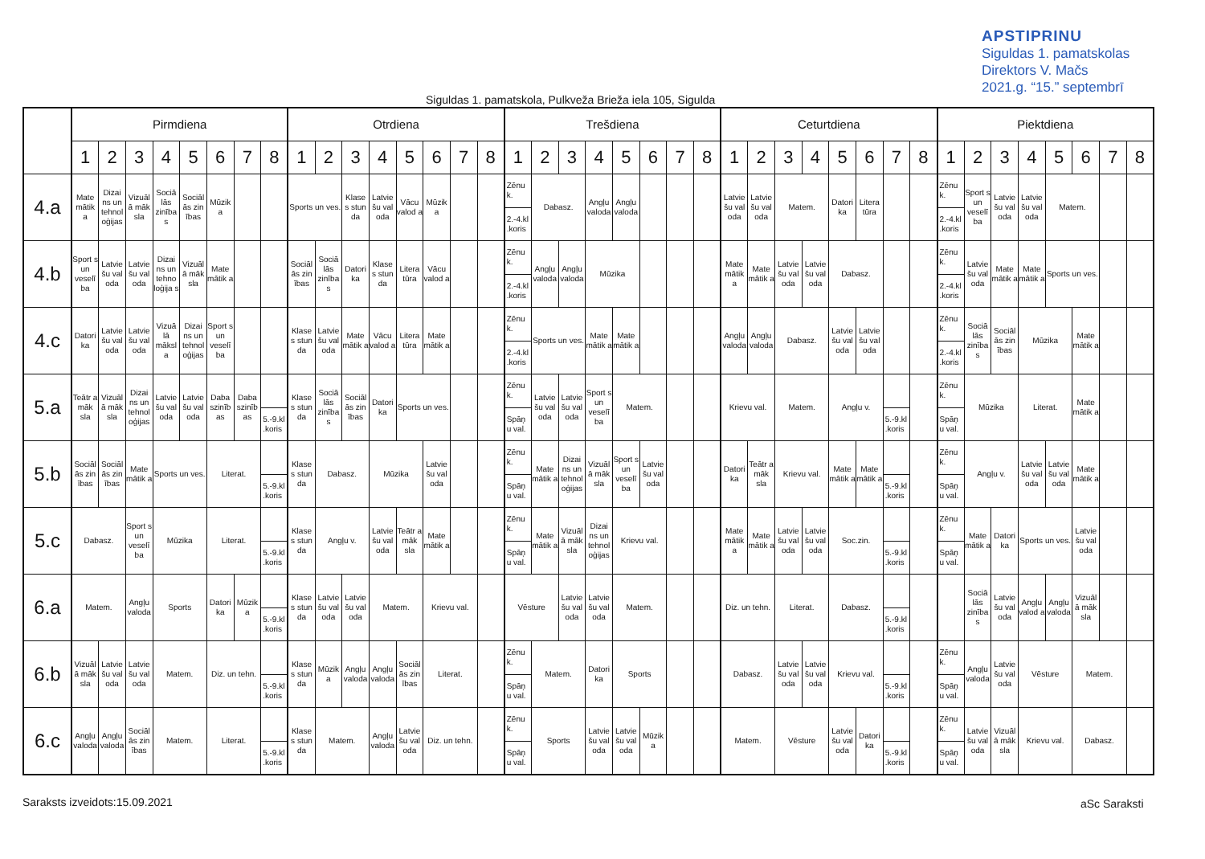APSTIPRINU
Siguldas 1. pamatskolas
Direktors V. Mačs
2021.g. “15.” septembrī
Siguldas 1. pamatskola, Pulkveža Brieža iela 105, Sigulda
| | Pirmdiena | | | | | | | | Otrdiena | | | | | | | | Trešdiena | | | | | | | | Ceturtdiena | | | | | | | | Piektdiena | | | | | | | |
| --- | --- | --- | --- | --- | --- | --- | --- | --- | --- | --- | --- | --- | --- | --- | --- | --- | --- | --- | --- | --- | --- | --- | --- | --- | --- | --- | --- | --- | --- | --- | --- | --- | --- | --- | --- | --- | --- | --- | --- | --- |
| | 1 | 2 | 3 | 4 | 5 | 6 | 7 | 8 | 1 | 2 | 3 | 4 | 5 | 6 | 7 | 8 | 1 | 2 | 3 | 4 | 5 | 6 | 7 | 8 | 1 | 2 | 3 | 4 | 5 | 6 | 7 | 8 | 1 | 2 | 3 | 4 | 5 | 6 | 7 | 8 |
| 4.a | Mate mātik a | Dizai ns un tehnol oģijas | Vizuāl ā māk sla | Sociā lās zinība s | Sociāl ās zin ības | Mūzik a | | | Sports un ves. | | Klase s stun da | Latvie šu val oda | Vācu valod a | Mūzik a | | | Zēnu k. 2.-4.kl .koris | Dabasz. | | Angļu valoda | Angļu valoda | | | | Latvie šu val oda | Latvie šu val oda | Matem. | | Datori ka | Litera tūra | | | Zēnu k. 2.-4.kl .koris | Sport s un veselī ba | Latvie šu val oda | Latvie šu val oda | Matem. | | | |
| 4.b | Sport s un veselī ba | Latvie šu val oda | Latvie šu val oda | Dizai ns un tehno loģija s | Vizuāl ā māk sla | Mate mātik a | | | Sociāl ās zin ības | Sociā lās zinība s | Datori ka | Klase s stun da | Litera tūra | Vācu valod a | | | Zēnu k. 2.-4.kl .koris | Angļu valoda | Angļu valoda | Mūzika | | | | | Mate mātik a | Mate mātik a | Latvie šu val oda | Latvie šu val oda | Dabasz. | | | | Zēnu k. 2.-4.kl .koris | Latvie šu val oda | Mate mātik a | Mate mātik a | Sports un ves. | | | |
| 4.c | Datori ka | Latvie šu val oda | Latvie šu val oda | Vizuā lā māksl a | Dizai ns un tehnol oģijas | Sport s un veselī ba | | | Klase s stun da | Latvie šu val oda | Mate mātik a | Vācu valod a | Litera tūra | Mate mātik a | | | Zēnu k. 2.-4.kl .koris | Sports un ves. | | Mate mātik a | Mate mātik a | | | | Angļu valoda | Angļu valoda | Dabasz. | | Latvie šu val oda | Latvie šu val oda | | | Zēnu k. 2.-4.kl .koris | Sociā lās zinība s | Sociāl ās zin ības | Mūzika | | Mate mātik a | | |
| 5.a | Teātr a māk sla | Vizuāl ā māk sla | Dizai ns un tehnol oģijas | Latvie šu val oda | Latvie šu val oda | Daba szinīb as | Daba szinīb as | 5.-9.kl .koris | Klase s stun da | Sociā lās zinība s | Sociāl ās zin ības | Datori ka | Sports un ves. | | | | Zēnu k. Spāņ u val. | Latvie šu val oda | Latvie šu val oda | Sport s un veselī ba | Matem. | | | | Krievu val. | | Matem. | | Angļu v. | | 5.-9.kl .koris | | Zēnu k. Spāņ u val. | Mūzika | | Literat. | | Mate mātik a | | |
| 5.b | Sociāl ās zin ības | Sociāl ās zin ības | Mate mātik a | Sports un ves. | | Literat. | | 5.-9.kl .koris | Klase s stun da | Dabasz. | | Mūzika | | Latvie šu val oda | | | Zēnu k. Spāņ u val. | Mate mātik a | Dizai ns un tehnol oģijas | Vizuāl ā māk sla | Sport s un veselī ba | Latvie šu val oda | | | Datori ka | Teātr a māk sla | Krievu val. | | Mate mātik a | Mate mātik a | 5.-9.kl .koris | | Zēnu k. Spāņ u val. | Angļu v. | | Latvie šu val oda | Latvie šu val oda | Mate mātik a | | |
| 5.c | Dabasz. | | Sport s un veselī ba | Mūzika | | Literat. | | 5.-9.kl .koris | Klase s stun da | Angļu v. | | Latvie šu val oda | Teātr a māk sla | Mate mātik a | | | Zēnu k. Spāņ u val. | Mate mātik a | Vizuāl ā māk sla | Dizai ns un tehnol oģijas | Krievu val. | | | | Mate mātik a | Mate mātik a | Latvie šu val oda | Latvie šu val oda | Soc.zin. | | 5.-9.kl .koris | | Zēnu k. Spāņ u val. | Mate mātik a | Datori ka | Sports un ves. | | Latvie šu val oda | | |
| 6.a | Matem. | | Angļu valoda | Sports | | Datori ka | Mūzik a | 5.-9.kl .koris | Klase s stun da | Latvie šu val oda | Latvie šu val oda | Matem. | | Krievu val. | | | Vēsture | | Latvie šu val oda | Latvie šu val oda | Matem. | | | | Diz. un tehn. | | Literat. | | Dabasz. | | 5.-9.kl .koris | | | Sociā lās zinība s | Latvie šu val oda | Angļu valod a | Angļu valoda | Vizuāl ā māk sla | | |
| 6.b | Vizuāl ā māk sla | Latvie šu val oda | Latvie šu val oda | Matem. | | Diz. un tehn. | | 5.-9.kl .koris | Klase s stun da | Mūzik a | Angļu valoda | Angļu valoda | Sociāl ās zin ības | Literat. | | | Zēnu k. Spāņ u val. | Matem. | | Datori ka | Sports | | | | Dabasz. | | Latvie šu val oda | Latvie šu val oda | Krievu val. | | 5.-9.kl .koris | | Zēnu k. Spāņ u val. | Angļu valoda | Latvie šu val oda | Vēsture | | Matem. | | |
| 6.c | Angļu valoda | Angļu valoda | Sociāl ās zin ības | Matem. | | Literat. | | 5.-9.kl .koris | Klase s stun da | Matem. | | Angļu valoda | Latvie šu val oda | Diz. un tehn. | | | Zēnu k. Spāņ u val. | Sports | | Latvie šu val oda | Latvie šu val oda | Mūzik a | | | Matem. | | Vēsture | | Latvie šu val oda | Datori ka | 5.-9.kl .koris | | Zēnu k. Spāņ u val. | Latvie šu val oda | Vizuāl ā māk sla | Krievu val. | | Dabasz. | | |
Saraksts izveidots:15.09.2021 aSc Saraksti